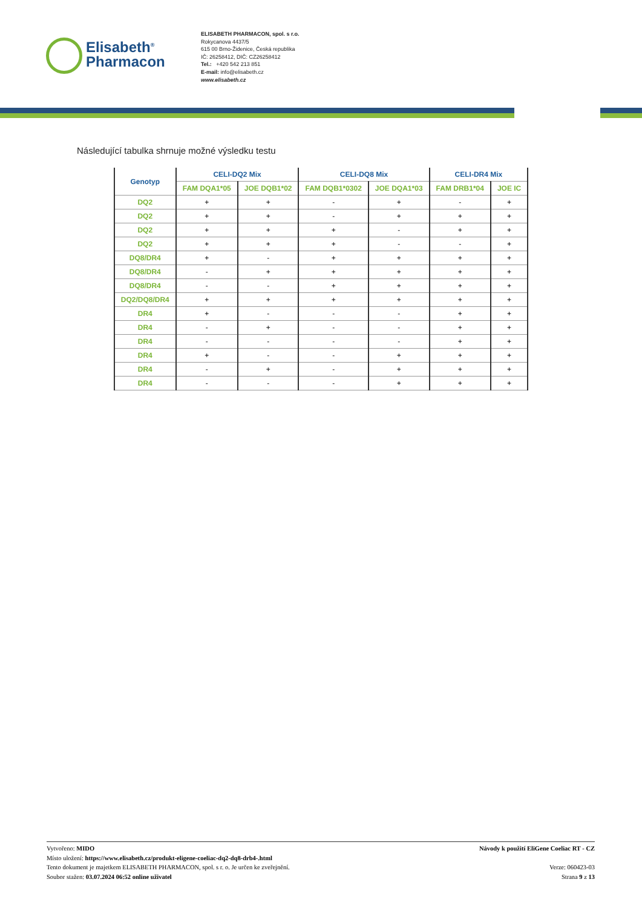Elisabeth<sup>®</sup>
Pharmacon
ELISABETH PHARMACON, spol. s r.o.
Rokycanova 4437/5
615 00 Brno-Židenice, Česká republika
IČ: 26258412, DIČ: CZ26258412
Tel.: +420 542 213 851
E-mail: info@elisabeth.cz
www.elisabeth.cz
Následující tabulka shrnuje možné výsledku testu
| Genotyp | CELI-DQ2 Mix | | CELI-DQ8 Mix | | CELI-DR4 Mix | |
| --- | --- | --- | --- | --- | --- | --- |
| | FAM DQA1*05 | JOE DQB1*02 | FAM DQB1*0302 | JOE DQA1*03 | FAM DRB1*04 | JOE IC |
| DQ2 | + | + | - | + | - | + |
| DQ2 | + | + | - | + | + | + |
| DQ2 | + | + | + | - | + | + |
| DQ2 | + | + | + | - | - | + |
| DQ8/DR4 | + | - | + | + | + | + |
| DQ8/DR4 | - | + | + | + | + | + |
| DQ8/DR4 | - | - | + | + | + | + |
| DQ2/DQ8/DR4 | + | + | + | + | + | + |
| DR4 | + | - | - | - | + | + |
| DR4 | - | + | - | - | + | + |
| DR4 | - | - | - | - | + | + |
| DR4 | + | - | - | + | + | + |
| DR4 | - | + | - | + | + | + |
| DR4 | - | - | - | + | + | + |
Vytvořeno: MIDO
Místo uložení: https://www.elisabeth.cz/produkt-eligene-coeliac-dq2-dq8-drb4-.html
Tento dokument je majetkem ELISABETH PHARMACON, spol. s r. o. Je určen ke zveřejnění.
Soubor stažen: 03.07.2024 06:52 online uživatel
Návody k použití EliGene Coeliac RT - CZ
Verze: 060423-03
Strana 9 z 13